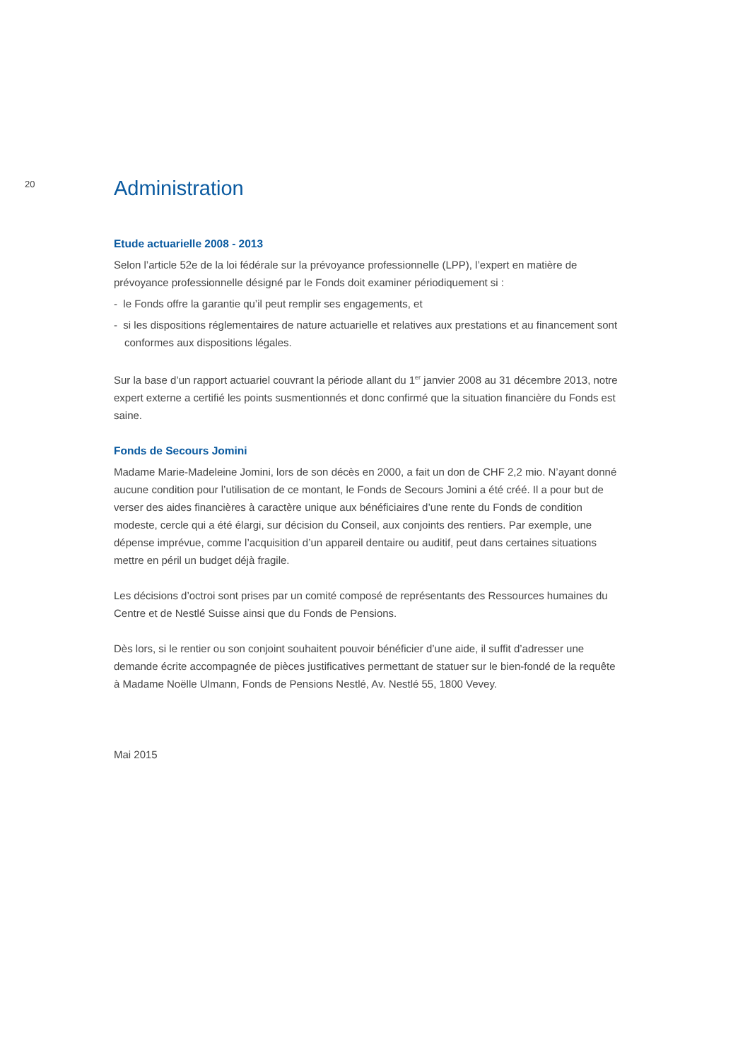20
Administration
Etude actuarielle 2008 - 2013
Selon l’article 52e de la loi fédérale sur la prévoyance professionnelle (LPP), l’expert en matière de prévoyance professionnelle désigné par le Fonds doit examiner périodiquement si :
- le Fonds offre la garantie qu’il peut remplir ses engagements, et
- si les dispositions réglementaires de nature actuarielle et relatives aux prestations et au financement sont conformes aux dispositions légales.
Sur la base d’un rapport actuariel couvrant la période allant du 1<sup>er</sup> janvier 2008 au 31 décembre 2013, notre expert externe a certifié les points susmentionnés et donc confirmé que la situation financière du Fonds est saine.
Fonds de Secours Jomini
Madame Marie-Madeleine Jomini, lors de son décès en 2000, a fait un don de CHF 2,2 mio. N’ayant donné aucune condition pour l’utilisation de ce montant, le Fonds de Secours Jomini a été créé. Il a pour but de verser des aides financières à caractère unique aux bénéficiaires d’une rente du Fonds de condition modeste, cercle qui a été élargi, sur décision du Conseil, aux conjoints des rentiers. Par exemple, une dépense imprévue, comme l’acquisition d’un appareil dentaire ou auditif, peut dans certaines situations mettre en péril un budget déjà fragile.
Les décisions d’octroi sont prises par un comité composé de représentants des Ressources humaines du Centre et de Nestlé Suisse ainsi que du Fonds de Pensions.
Dès lors, si le rentier ou son conjoint souhaitent pouvoir bénéficier d’une aide, il suffit d’adresser une demande écrite accompagnée de pièces justificatives permettant de statuer sur le bien-fondé de la requête à Madame Noëlle Ulmann, Fonds de Pensions Nestlé, Av. Nestlé 55, 1800 Vevey.
Mai 2015